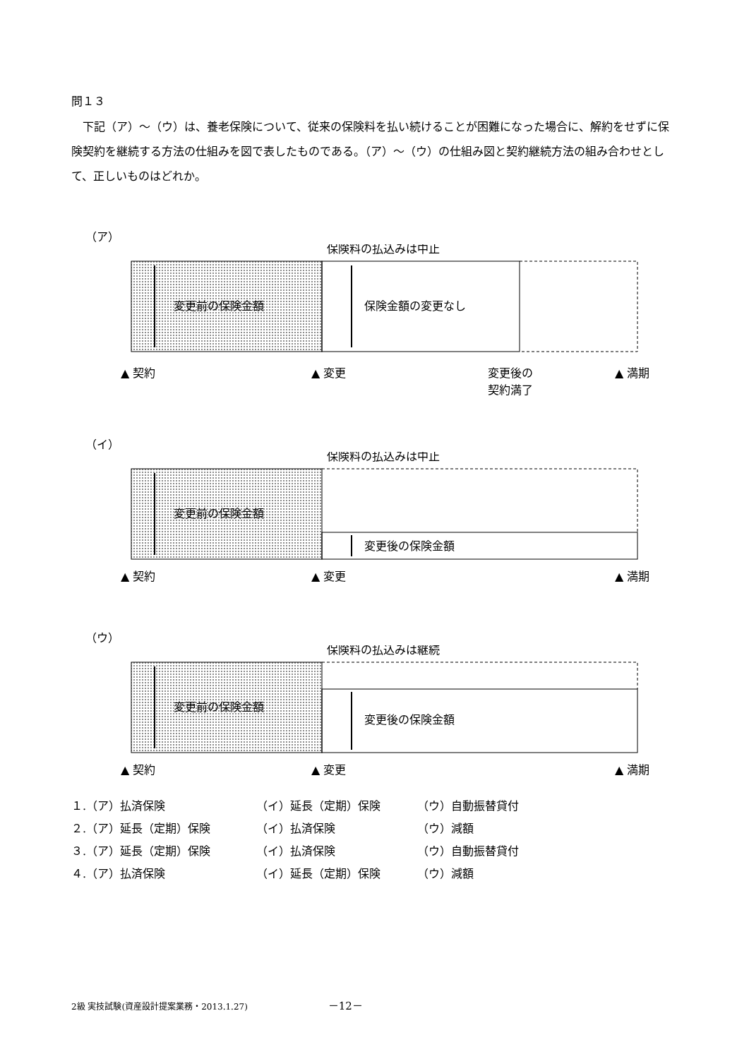問１３
　下記（ア）～（ウ）は、養老保険について、従来の保険料を払い続けることが困難になった場合に、解約をせずに保険契約を継続する方法の仕組みを図で表したものである。（ア）～（ウ）の仕組み図と契約継続方法の組み合わせとして、正しいものはどれか。
（ア）
保険料の払込みは中止
変更前の保険金額
保険金額の変更なし
▲ 契約
▲ 変更
変更後の
契約満了
▲ 満期
（イ）
保険料の払込みは中止
変更前の保険金額
変更後の保険金額
▲ 契約
▲ 変更
▲ 満期
（ウ）
保険料の払込みは継続
変更前の保険金額
変更後の保険金額
▲ 契約
▲ 変更
▲ 満期
| １.（ア）払済保険 | （イ）延長（定期）保険 | （ウ）自動振替貸付 |
| ２.（ア）延長（定期）保険 | （イ）払済保険 | （ウ）減額 |
| ３.（ア）延長（定期）保険 | （イ）払済保険 | （ウ）自動振替貸付 |
| ４.（ア）払済保険 | （イ）延長（定期）保険 | （ウ）減額 |
2級 実技試験(資産設計提案業務・2013.1.27) －12－